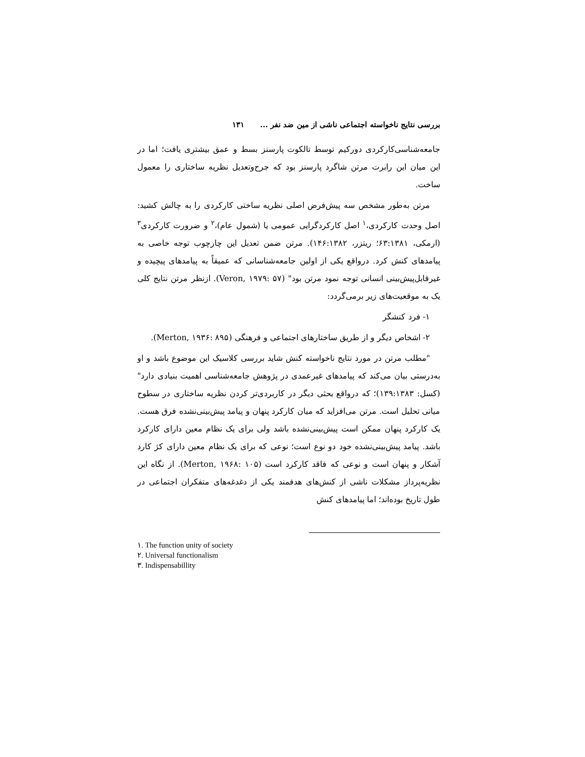بررسی نتایج ناخواسته اجتماعی ناشی از مین ضد نفر ... ۱۳۱
جامعه‌شناسی‌کارکردی دورکیم توسط تالکوت پارسنز بسط و عمق بیشتری یافت؛ اما در این میان این رابرت مرتن شاگرد پارسنز بود که جرح‌وتعدیل نظریه ساختاری را معمول ساخت.
مرتن به‌طور مشخص سه پیش‌فرض اصلی نظریه ساختی کارکردی را به چالش کشید: اصل وحدت کارکردی،<sup>۱</sup> اصل کارکردگرایی عمومی یا (شمول عام)،<sup>۲</sup> و ضرورت کارکردی<sup>۳</sup> (ارمکی، ۶۳:۱۳۸۱؛ ریتزر، ۱۴۶:۱۳۸۲). مرتن ضمن تعدیل این چارچوب توجه خاصی به پیامدهای کنش کرد. درواقع یکی از اولین جامعه‌شناسانی که عمیقاً به پیامدهای پیچیده و غیرقابل‌پیش‌بینی انسانی توجه نمود مرتن بود" (Veron, ۱۹۷۹: ۵۷). ازنظر مرتن نتایج کلی یک به موقعیت‌های زیر برمی‌گردد:
۱- فرد کنشگر
۲- اشخاص دیگر و از طریق ساختارهای اجتماعی و فرهنگی (Merton, ۱۹۳۶: ۸۹۵).
"مطلب مرتن در مورد نتایج ناخواسته کنش شاید بررسی کلاسیک این موضوع باشد و او به‌درستی بیان می‌کند که پیامدهای غیرعمدی در پژوهش جامعه‌شناسی اهمیت بنیادی دارد" (کسل: ۱۳۹:۱۳۸۳)؛ که درواقع بحثی دیگر در کاربردی‌تر کردن نظریه ساختاری در سطوح میانی تحلیل است. مرتن می‌افزاید که میان کارکرد پنهان و پیامد پیش‌بینی‌نشده فرق هست. یک کارکرد پنهان ممکن است پیش‌بینی‌نشده باشد ولی برای یک نظام معین دارای کارکرد باشد. پیامد پیش‌بینی‌نشده خود دو نوع است؛ نوعی که برای یک نظام معین دارای کژ کارد آشکار و پنهان است و نوعی که فاقد کارکرد است (Merton, ۱۹۶۸: ۱۰۵). از نگاه این نظریه‌پرداز مشکلات ناشی از کنش‌های هدفمند یکی از دغدغه‌های متفکران اجتماعی در طول تاریخ بوده‌اند؛ اما پیامدهای کنش
۱. The function unity of society
۲. Universal functionalism
۳. Indispensabillity